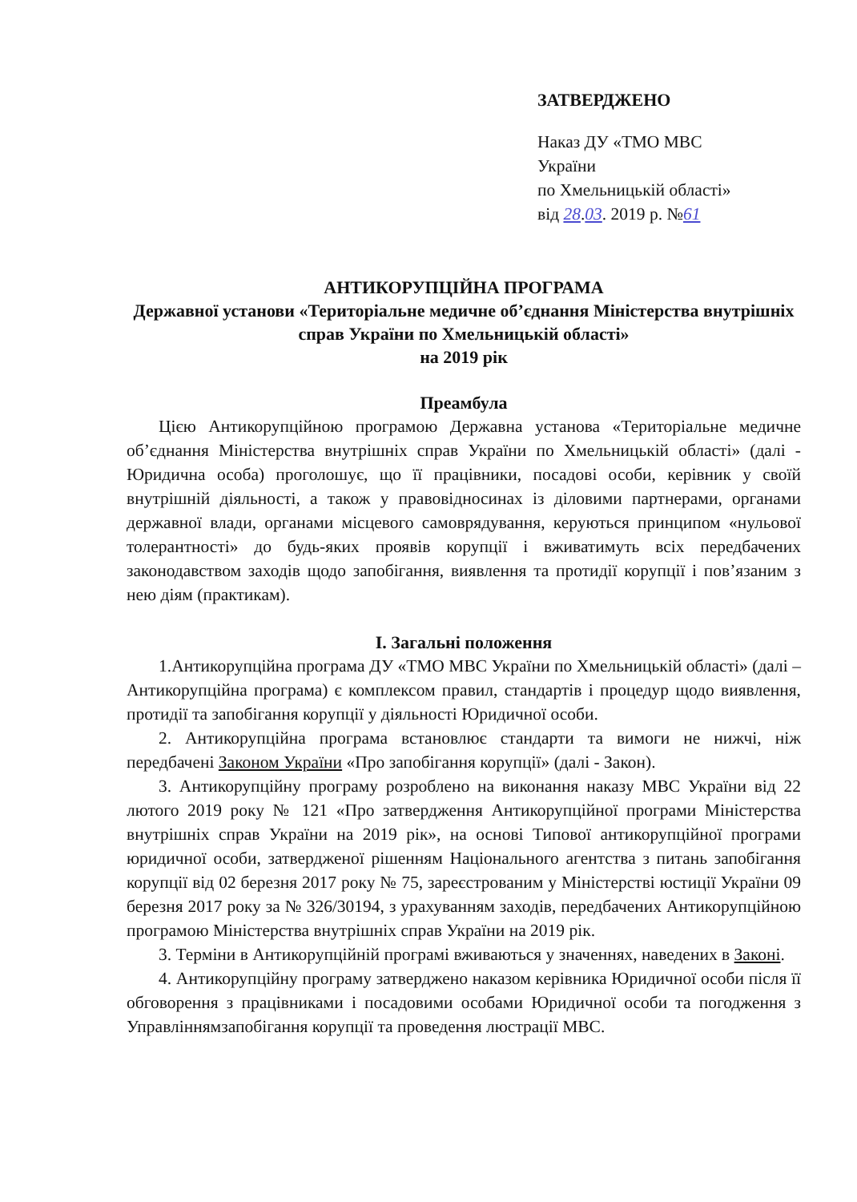ЗАТВЕРДЖЕНО
Наказ ДУ «ТМО МВС
України
по Хмельницькій області»
від 28.03. 2019 р. №61
АНТИКОРУПЦІЙНА ПРОГРАМА
Державної установи «Територіальне медичне об’єднання Міністерства внутрішніх справ України по Хмельницькій області»
на 2019 рік
Преамбула
Цією Антикорупційною програмою Державна установа «Територіальне медичне об’єднання Міністерства внутрішніх справ України по Хмельницькій області» (далі - Юридична особа) проголошує, що її працівники, посадові особи, керівник у своїй внутрішній діяльності, а також у правовідносинах із діловими партнерами, органами державної влади, органами місцевого самоврядування, керуються принципом «нульової толерантності» до будь-яких проявів корупції і вживатимуть всіх передбачених законодавством заходів щодо запобігання, виявлення та протидії корупції і пов’язаним з нею діям (практикам).
I. Загальні положення
1.Антикорупційна програма ДУ «ТМО МВС України по Хмельницькій області» (далі – Антикорупційна програма) є комплексом правил, стандартів і процедур щодо виявлення, протидії та запобігання корупції у діяльності Юридичної особи.
2. Антикорупційна програма встановлює стандарти та вимоги не нижчі, ніж передбачені Законом України «Про запобігання корупції» (далі - Закон).
3. Антикорупційну програму розроблено на виконання наказу МВС України від 22 лютого 2019 року № 121 «Про затвердження Антикорупційної програми Міністерства внутрішніх справ України на 2019 рік», на основі Типової антикорупційної програми юридичної особи, затвердженої рішенням Національного агентства з питань запобігання корупції від 02 березня 2017 року № 75, зареєстрованим у Міністерстві юстиції України 09 березня 2017 року за № 326/30194, з урахуванням заходів, передбачених Антикорупційною програмою Міністерства внутрішніх справ України на 2019 рік.
3. Терміни в Антикорупційній програмі вживаються у значеннях, наведених в Законі.
4. Антикорупційну програму затверджено наказом керівника Юридичної особи після її обговорення з працівниками і посадовими особами Юридичної особи та погодження з Управліннямзапобігання корупції та проведення люстрації МВС.